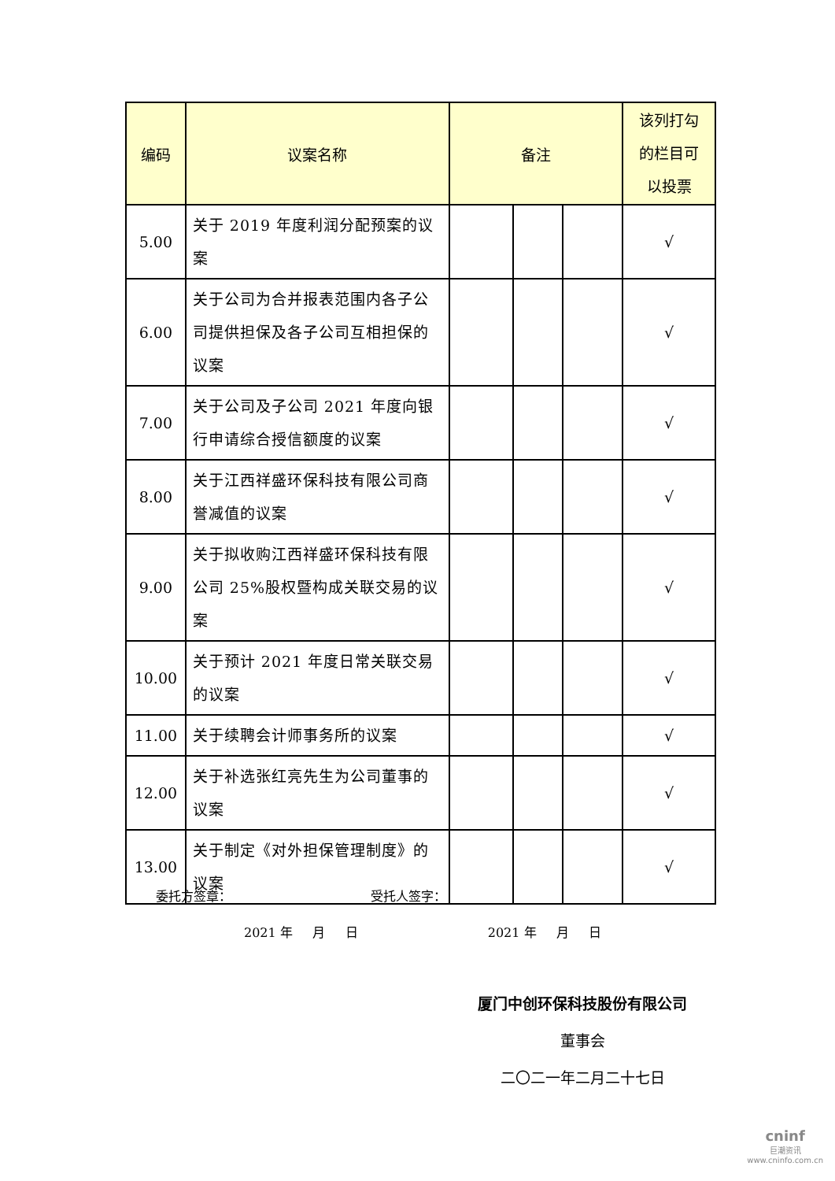| 编码 | 议案名称 | 备注 | | | 该列打勾 的栏目可 以投票 |
| --- | --- | --- | --- | --- | --- |
| 5.00 | 关于 2019 年度利润分配预案的议案 | | | | √ |
| 6.00 | 关于公司为合并报表范围内各子公司提供担保及各子公司互相担保的议案 | | | | √ |
| 7.00 | 关于公司及子公司 2021 年度向银行申请综合授信额度的议案 | | | | √ |
| 8.00 | 关于江西祥盛环保科技有限公司商誉减值的议案 | | | | √ |
| 9.00 | 关于拟收购江西祥盛环保科技有限公司 25%股权暨构成关联交易的议案 | | | | √ |
| 10.00 | 关于预计 2021 年度日常关联交易的议案 | | | | √ |
| 11.00 | 关于续聘会计师事务所的议案 | | | | √ |
| 12.00 | 关于补选张红亮先生为公司董事的议案 | | | | √ |
| 13.00 | 关于制定《对外担保管理制度》的议案 | | | | √ |
委托方签章：___________________ 受托人签字：____________________
2021 年 月 日 2021 年 月 日
厦门中创环保科技股份有限公司
董事会
二〇二一年二月二十七日
cninf
巨潮资讯
www.cninfo.com.cn